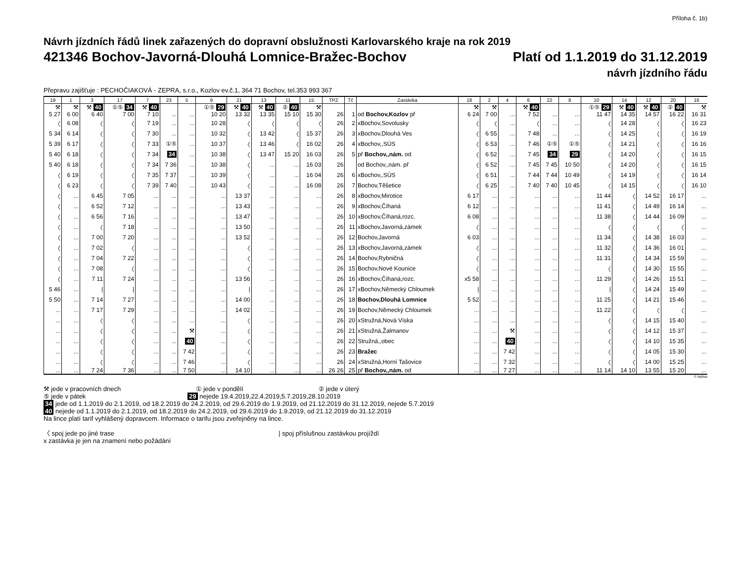Příloha č. 1b)
Návrh jízdních řádů linek zařazených do dopravní obslužnosti Karlovarského kraje na rok 2019
421346 Bochov-Javorná-Dlouhá Lomnice-Bražec-Bochov Platí od 1.1.2019 do 31.12.2019
návrh jízdního řádu
Přepravu zajišťuje : PECHOČIAKOVÁ - ZEPRA, s.r.o., Kozlov ev.č.1, 364 71 Bochov, tel.353 993 367
| 19 | 1 | 3 | 17 | 7 | 23 | 5 | 9 | 21 | 13 | 11 | 15 | TPZ | Tč | Zastávka | 18 | 2 | 4 | 6 | 22 | 8 | 10 | 14 | 12 | 20 | 16 |
| --- | --- | --- | --- | --- | --- | --- | --- | --- | --- | --- | --- | --- | --- | --- | --- | --- | --- | --- | --- | --- | --- | --- | --- | --- | --- |
| ⚒ | ⚒ | ⚒ 40 | ①⑤ 34 | ⚒ 40 | | | ①⑤ 29 | ⚒ 40 | ⚒ 40 | ② 40 | ⚒ | | | | ⚒ | ⚒ | | ⚒ 40 | | | ①⑤ 29 | ⚒ 40 | ⚒ 40 | ② 40 | ⚒ |
| 5 27 | 6 00 | 6 40 | 7 00 | 7 10 | ... | ... | 10 20 | 13 32 | 13 35 | 15 10 | 15 30 | 26 | 1 | od Bochov,Kozlov př | 6 24 | 7 00 | ... | 7 52 | ... | ... | 11 47 | 14 35 | 14 57 | 16 22 | 16 31 |
| 〈 | 6 08 | 〈 | 〈 | 7 19 | ... | ... | 10 28 | 〈 | 〈 | 〈 | 〈 | 26 | 2 | xBochov,Sovolusky | 〈 | 〈 | ... | 〈 | ... | ... | 〈 | 14 28 | 〈 | 〈 | 16 23 |
| 5 34 | 6 14 | 〈 | 〈 | 7 30 | ... | ... | 10 32 | 〈 | 13 42 | 〈 | 15 37 | 26 | 3 | xBochov,Dlouhá Ves | 〈 | 6 55 | ... | 7 48 | ... | ... | 〈 | 14 25 | 〈 | 〈 | 16 19 |
| 5 39 | 6 17 | 〈 | 〈 | 7 33 | ①⑤ | ... | 10 37 | 〈 | 13 46 | 〈 | 16 02 | 26 | 4 | xBochov,,SÚS | 〈 | 6 53 | ... | 7 46 | ①⑤ | ①⑤ | 〈 | 14 21 | 〈 | 〈 | 16 16 |
| 5 40 | 6 18 | 〈 | 〈 | 7 34 | 34 | ... | 10 38 | 〈 | 13 47 | 15 20 | 16 03 | 26 | 5 | př Bochov,,nám. od | 〈 | 6 52 | ... | 7 45 | 34 | 29 | 〈 | 14 20 | 〈 | 〈 | 16 15 |
| 5 40 | 6 18 | 〈 | 〈 | 7 34 | 7 36 | ... | 10 38 | 〈 | ... | ... | 16 03 | 26 | | od Bochov,,nám. př | 〈 | 6 52 | ... | 7 45 | 7 45 | 10 50 | 〈 | 14 20 | 〈 | 〈 | 16 15 |
| 〈 | 6 19 | 〈 | 〈 | 7 35 | 7 37 | ... | 10 39 | 〈 | ... | ... | 16 04 | 26 | 6 | xBochov,,SÚS | 〈 | 6 51 | ... | 7 44 | 7 44 | 10 49 | 〈 | 14 19 | 〈 | 〈 | 16 14 |
| 〈 | 6 23 | 〈 | 〈 | 7 39 | 7 40 | ... | 10 43 | 〈 | ... | ... | 16 08 | 26 | 7 | Bochov,Těšetice | 〈 | 6 25 | ... | 7 40 | 7 40 | 10 45 | 〈 | 14 15 | 〈 | 〈 | 16 10 |
| 〈 | ... | 6 45 | 7 05 | ... | ... | ... | ... | 13 37 | ... | ... | ... | 26 | 8 | xBochov,Mirotice | 6 17 | ... | ... | ... | ... | ... | 11 44 | 〈 | 14 52 | 16 17 | ... |
| 〈 | ... | 6 52 | 7 12 | ... | ... | ... | ... | 13 43 | ... | ... | ... | 26 | 9 | xBochov,Číhaná | 6 12 | ... | ... | ... | ... | ... | 11 41 | 〈 | 14 49 | 16 14 | ... |
| 〈 | ... | 6 56 | 7 16 | ... | ... | ... | ... | 13 47 | ... | ... | ... | 26 | 10 | xBochov,Číhaná,rozc. | 6 08 | ... | ... | ... | ... | ... | 11 38 | 〈 | 14 44 | 16 09 | ... |
| 〈 | ... | 〈 | 7 18 | ... | ... | ... | ... | 13 50 | ... | ... | ... | 26 | 11 | xBochov,Javorná,zámek | 〈 | ... | ... | ... | ... | ... | 〈 | 〈 | 〈 | 〈 | ... |
| 〈 | ... | 7 00 | 7 20 | ... | ... | ... | ... | 13 52 | ... | ... | ... | 26 | 12 | Bochov,Javorná | 6 03 | ... | ... | ... | ... | ... | 11 34 | 〈 | 14 38 | 16 03 | ... |
| 〈 | ... | 7 02 | 〈 | ... | ... | ... | ... | 〈 | ... | ... | ... | 26 | 13 | xBochov,Javorná,zámek | 〈 | ... | ... | ... | ... | ... | 11 32 | 〈 | 14 36 | 16 01 | ... |
| 〈 | ... | 7 04 | 7 22 | ... | ... | ... | ... | 〈 | ... | ... | ... | 26 | 14 | Bochov,Rybničná | 〈 | ... | ... | ... | ... | ... | 11 31 | 〈 | 14 34 | 15 59 | ... |
| 〈 | ... | 7 08 | 〈 | ... | ... | ... | ... | 〈 | ... | ... | ... | 26 | 15 | Bochov,Nové Kounice | 〈 | ... | ... | ... | ... | ... | 〈 | 〈 | 14 30 | 15 55 | ... |
| 〈 | ... | 7 11 | 7 24 | ... | ... | ... | ... | 13 56 | ... | ... | ... | 26 | 16 | xBochov,Číhaná,rozc. | x5 58 | ... | ... | ... | ... | ... | 11 29 | 〈 | 14 26 | 15 51 | ... |
| 5 46 | ... | / | / | ... | ... | ... | ... | / | ... | ... | ... | 26 | 17 | xBochov,Německý Chloumek | / | ... | ... | ... | ... | ... | / | 〈 | 14 24 | 15 49 | ... |
| 5 50 | ... | 7 14 | 7 27 | ... | ... | ... | ... | 14 00 | ... | ... | ... | 26 | 18 | Bochov,Dlouhá Lomnice | 5 52 | ... | ... | ... | ... | ... | 11 25 | 〈 | 14 21 | 15 46 | ... |
| ... | ... | 7 17 | 7 29 | ... | ... | ... | ... | 14 02 | ... | ... | ... | 26 | 19 | Bochov,Německý Chloumek | ... | ... | ... | ... | ... | ... | 11 22 | 〈 | 〈 | 〈 | ... |
| ... | ... | 〈 | 〈 | ... | ... | ... | ... | 〈 | ... | ... | ... | 26 | 20 | xStružná,Nová Víska | ... | ... | ... | ... | ... | ... | 〈 | 〈 | 14 15 | 15 40 | ... |
| ... | ... | 〈 | 〈 | ... | ... | ⚒ | ... | 〈 | ... | ... | ... | 26 | 21 | xStružná,Žalmanov | ... | ... | ⚒ | ... | ... | ... | 〈 | 〈 | 14 12 | 15 37 | ... |
| ... | ... | 〈 | 〈 | ... | ... | 40 | ... | 〈 | ... | ... | ... | 26 | 22 | Stružná,,obec | ... | ... | 40 | ... | ... | ... | 〈 | 〈 | 14 10 | 15 35 | ... |
| ... | ... | 〈 | 〈 | ... | ... | 7 42 | ... | 〈 | ... | ... | ... | 26 | 23 | Bražec | ... | ... | 7 42 | ... | ... | ... | 〈 | 〈 | 14 05 | 15 30 | ... |
| ... | ... | 〈 | 〈 | ... | ... | 7 46 | ... | 〈 | ... | ... | ... | 26 | 24 | xStružná,Horní Tašovice | ... | ... | 7 32 | ... | ... | ... | 〈 | 〈 | 14 00 | 15 25 | ... |
| ... | ... | 7 24 | 7 36 | ... | ... | 7 50 | ... | 14 10 | ... | ... | ... | 26 26 | 25 | př Bochov,,nám. od | ... | ... | 7 27 | ... | ... | ... | 11 14 | 14 10 | 13 55 | 15 20 | ... |
© isybus
⚒ jede v pracovních dnech ① jede v pondělí ② jede v úterý
⑤ jede v pátek 29 nejede 19.4.2019,22.4.2019,5.7.2019,28.10.2019
34 jede od 1.1.2019 do 2.1.2019, od 18.2.2019 do 24.2.2019, od 29.6.2019 do 1.9.2019, od 21.12.2019 do 31.12.2019, nejede 5.7.2019
40 nejede od 1.1.2019 do 2.1.2019, od 18.2.2019 do 24.2.2019, od 29.6.2019 do 1.9.2019, od 21.12.2019 do 31.12.2019
Na lince platí tarif vyhlášený dopravcem. Informace o tarifu jsou zveřejněny na lince.
〈 spoj jede po jiné trase | spoj příslušnou zastávkou projíždí
x zastávka je jen na znamení nebo požádání